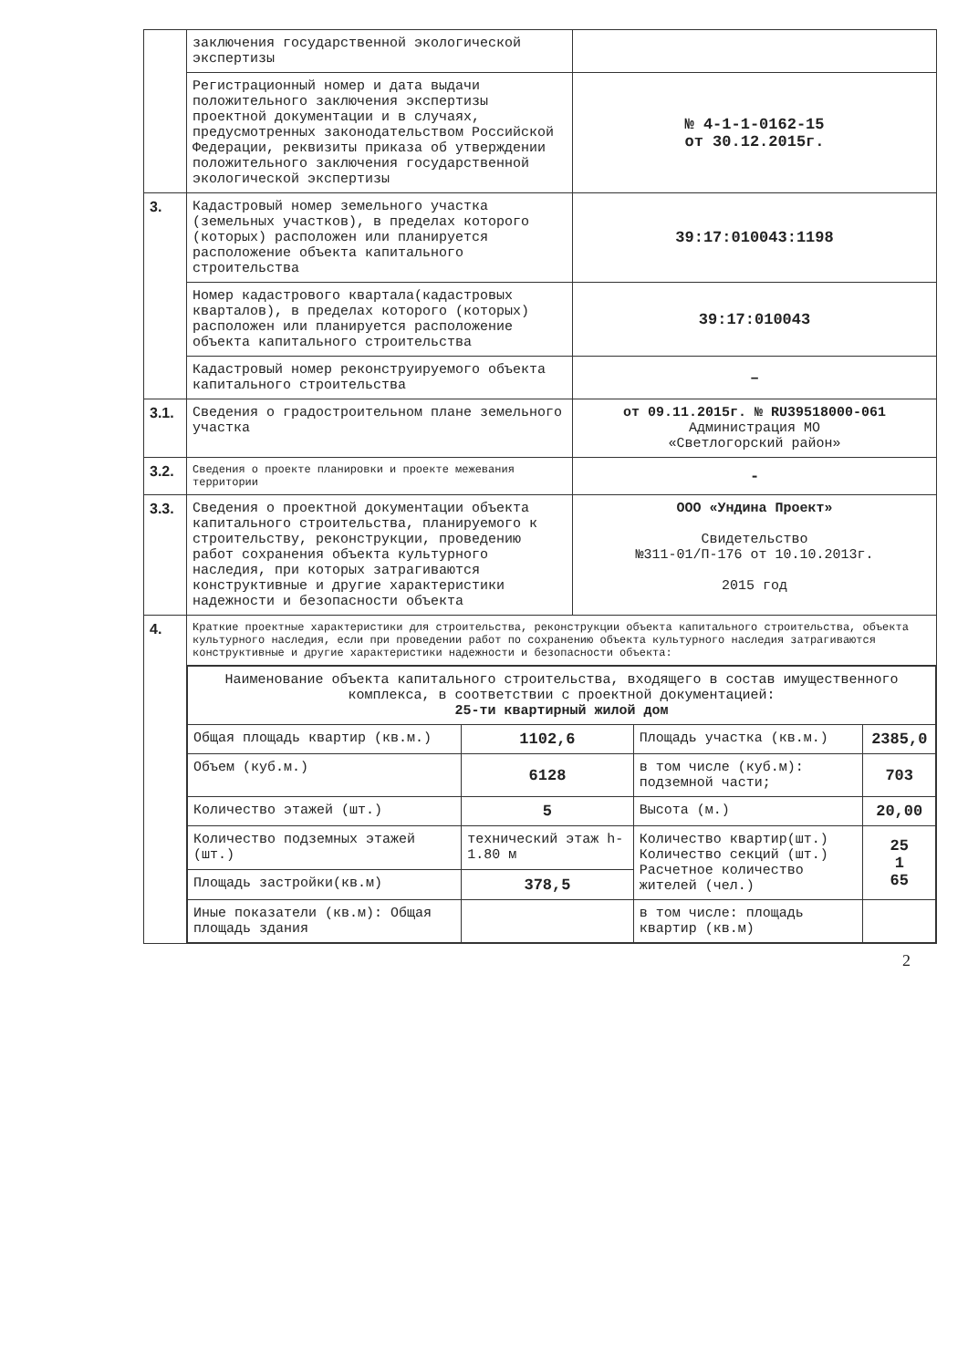| | заключения государственной экологической экспертизы | |
| | Регистрационный номер и дата выдачи положительного заключения экспертизы проектной документации и в случаях, предусмотренных законодательством Российской Федерации, реквизиты приказа об утверждении положительного заключения государственной экологической экспертизы | № 4-1-1-0162-15 от 30.12.2015г. |
| 3. | Кадастровый номер земельного участка (земельных участков), в пределах которого (которых) расположен или планируется расположение объекта капитального строительства | 39:17:010043:1198 |
| | Номер кадастрового квартала(кадастровых кварталов), в пределах которого (которых) расположен или планируется расположение объекта капитального строительства | 39:17:010043 |
| | Кадастровый номер реконструируемого объекта капитального строительства | – |
| 3.1. | Сведения о градостроительном плане земельного участка | от 09.11.2015г. № RU39518000-061 Администрация МО «Светлогорский район» |
| 3.2. | Сведения о проекте планировки и проекте межевания территории | - |
| 3.3. | Сведения о проектной документации объекта капитального строительства, планируемого к строительству, реконструкции, проведению работ сохранения объекта культурного наследия, при которых затрагиваются конструктивные и другие характеристики надежности и безопасности объекта | ООО «Ундина Проект» Свидетельство №311-01/П-176 от 10.10.2013г. 2015 год |
| 4. | Краткие проектные характеристики для строительства, реконструкции объекта капитального строительства, объекта культурного наследия, если при проведении работ по сохранению объекта культурного наследия затрагиваются конструктивные и другие характеристики надежности и безопасности объекта: | |
| | / Наименование объекта капитального строительства, входящего в состав имущественного комплекса, в соответствии с проектной документацией: 25-ти квартирный жилой дом / / / / / Общая площадь квартир (кв.м.) / 1102,6 / Площадь участка (кв.м.) / 2385,0 / / Объем (куб.м.) / 6128 / в том числе (куб.м): подземной части; / 703 / / Количество этажей (шт.) / 5 / Высота (м.) / 20,00 / / Количество подземных этажей (шт.) / технический этаж h-1.80 м / Количество квартир(шт.) Количество секций (шт.) Расчетное количество жителей (чел.) / 25 1 65 / / Площадь застройки(кв.м) / 378,5 / / / / Иные показатели (кв.м): Общая площадь здания / / в том числе: площадь квартир (кв.м) / / | |
2